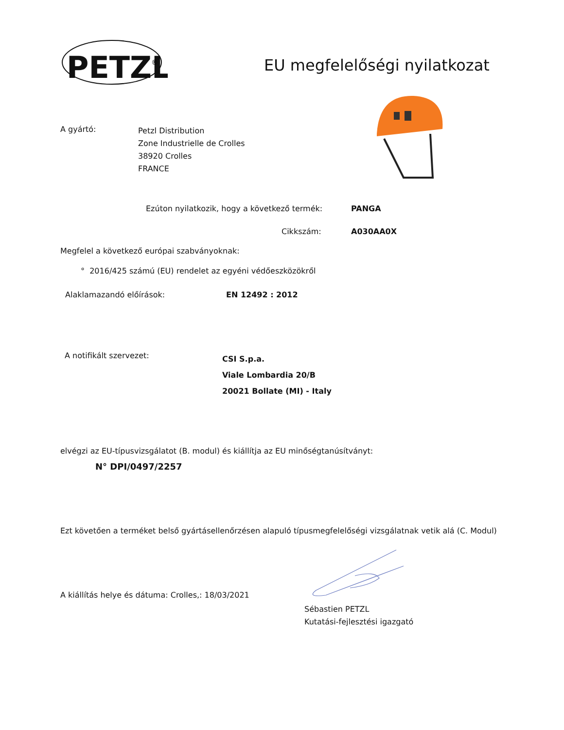PETZL
®
EU megfelelőségi nyilatkozat
A gyártó:
Petzl Distribution
Zone Industrielle de Crolles
38920 Crolles
FRANCE
Ezúton nyilatkozik, hogy a következő termék:
PANGA
Cikkszám: A030AA0X
Megfelel a következő európai szabványoknak:
° 2016/425 számú (EU) rendelet az egyéni védőeszközökről
Alaklamazandó előírások: EN 12492 : 2012
A notifikált szervezet:
CSI S.p.a.
Viale Lombardia 20/B
20021 Bollate (MI) - Italy
elvégzi az EU-típusvizsgálatot (B. modul) és kiállítja az EU minőségtanúsítványt:
N° DPI/0497/2257
Ezt követően a terméket belső gyártásellenőrzésen alapuló típusmegfelelőségi vizsgálatnak vetik alá (C. Modul)
A kiállítás helye és dátuma: Crolles,: 18/03/2021
Sébastien PETZL
Kutatási-fejlesztési igazgató